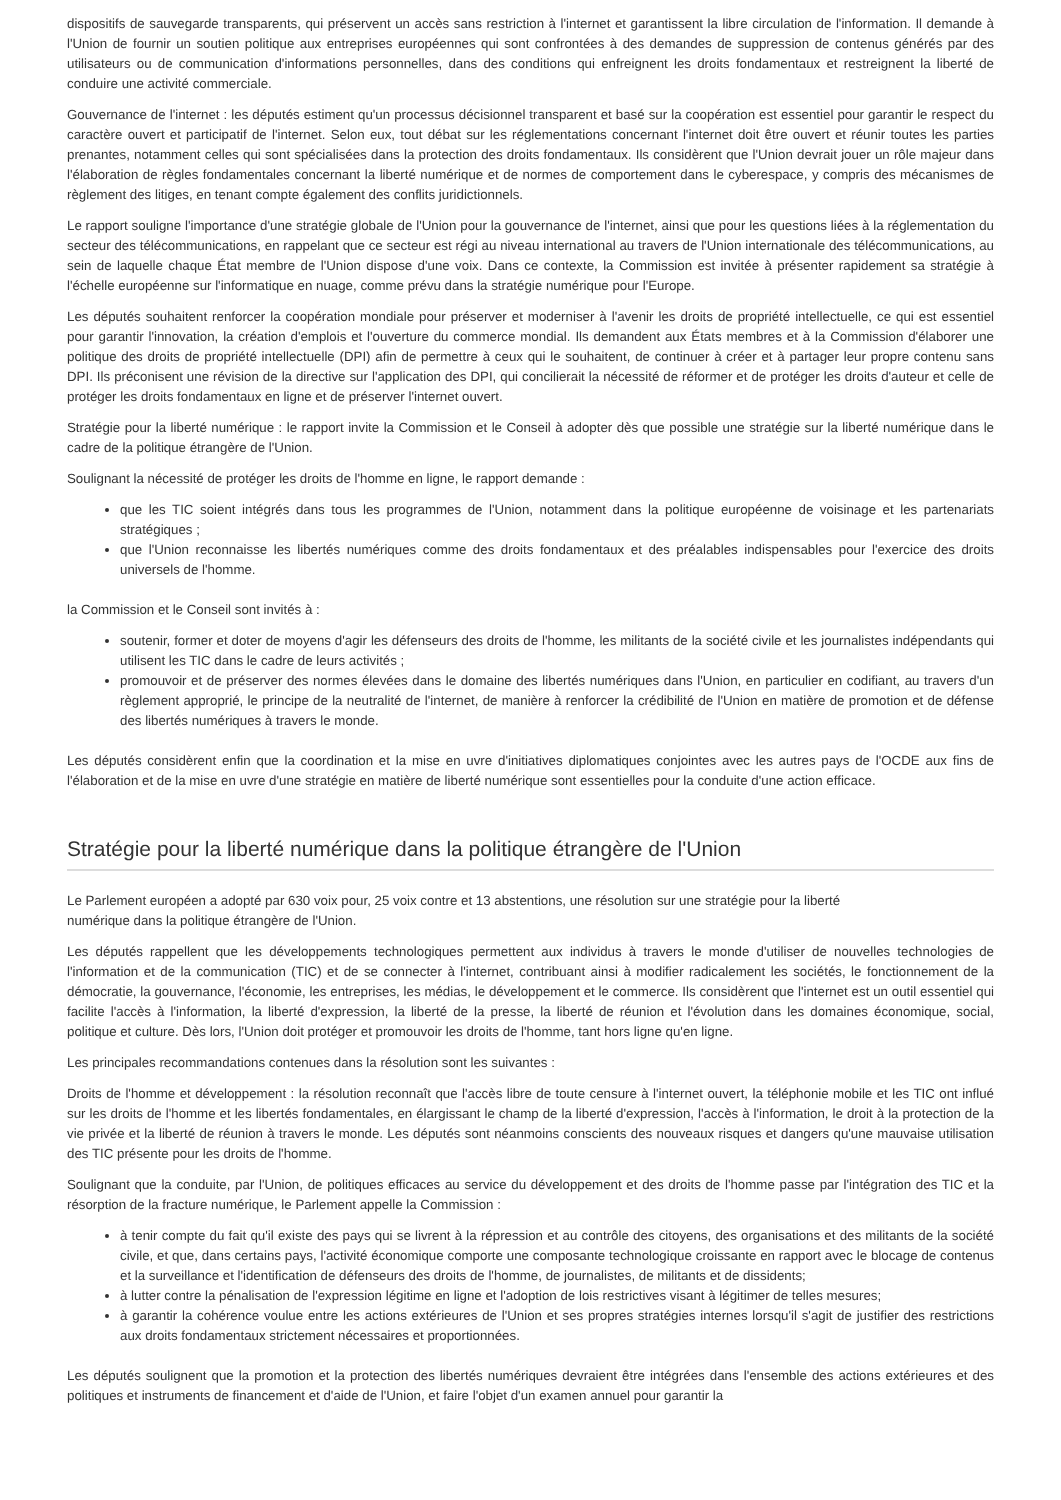dispositifs de sauvegarde transparents, qui préservent un accès sans restriction à l'internet et garantissent la libre circulation de l'information. Il demande à l'Union de fournir un soutien politique aux entreprises européennes qui sont confrontées à des demandes de suppression de contenus générés par des utilisateurs ou de communication d'informations personnelles, dans des conditions qui enfreignent les droits fondamentaux et restreignent la liberté de conduire une activité commerciale.
Gouvernance de l'internet : les députés estiment qu'un processus décisionnel transparent et basé sur la coopération est essentiel pour garantir le respect du caractère ouvert et participatif de l'internet. Selon eux, tout débat sur les réglementations concernant l'internet doit être ouvert et réunir toutes les parties prenantes, notamment celles qui sont spécialisées dans la protection des droits fondamentaux. Ils considèrent que l'Union devrait jouer un rôle majeur dans l'élaboration de règles fondamentales concernant la liberté numérique et de normes de comportement dans le cyberespace, y compris des mécanismes de règlement des litiges, en tenant compte également des conflits juridictionnels.
Le rapport souligne l'importance d'une stratégie globale de l'Union pour la gouvernance de l'internet, ainsi que pour les questions liées à la réglementation du secteur des télécommunications, en rappelant que ce secteur est régi au niveau international au travers de l'Union internationale des télécommunications, au sein de laquelle chaque État membre de l'Union dispose d'une voix. Dans ce contexte, la Commission est invitée à présenter rapidement sa stratégie à l'échelle européenne sur l'informatique en nuage, comme prévu dans la stratégie numérique pour l'Europe.
Les députés souhaitent renforcer la coopération mondiale pour préserver et moderniser à l'avenir les droits de propriété intellectuelle, ce qui est essentiel pour garantir l'innovation, la création d'emplois et l'ouverture du commerce mondial. Ils demandent aux États membres et à la Commission d'élaborer une politique des droits de propriété intellectuelle (DPI) afin de permettre à ceux qui le souhaitent, de continuer à créer et à partager leur propre contenu sans DPI. Ils préconisent une révision de la directive sur l'application des DPI, qui concilierait la nécessité de réformer et de protéger les droits d'auteur et celle de protéger les droits fondamentaux en ligne et de préserver l'internet ouvert.
Stratégie pour la liberté numérique : le rapport invite la Commission et le Conseil à adopter dès que possible une stratégie sur la liberté numérique dans le cadre de la politique étrangère de l'Union.
Soulignant la nécessité de protéger les droits de l'homme en ligne, le rapport demande :
que les TIC soient intégrés dans tous les programmes de l'Union, notamment dans la politique européenne de voisinage et les partenariats stratégiques ;
que l'Union reconnaisse les libertés numériques comme des droits fondamentaux et des préalables indispensables pour l'exercice des droits universels de l'homme.
la Commission et le Conseil sont invités à :
soutenir, former et doter de moyens d'agir les défenseurs des droits de l'homme, les militants de la société civile et les journalistes indépendants qui utilisent les TIC dans le cadre de leurs activités ;
promouvoir et de préserver des normes élevées dans le domaine des libertés numériques dans l'Union, en particulier en codifiant, au travers d'un règlement approprié, le principe de la neutralité de l'internet, de manière à renforcer la crédibilité de l'Union en matière de promotion et de défense des libertés numériques à travers le monde.
Les députés considèrent enfin que la coordination et la mise en uvre d'initiatives diplomatiques conjointes avec les autres pays de l'OCDE aux fins de l'élaboration et de la mise en uvre d'une stratégie en matière de liberté numérique sont essentielles pour la conduite d'une action efficace.
Stratégie pour la liberté numérique dans la politique étrangère de l'Union
Le Parlement européen a adopté par 630 voix pour, 25 voix contre et 13 abstentions, une résolution sur une stratégie pour la liberté
numérique dans la politique étrangère de l'Union.
Les députés rappellent que les développements technologiques permettent aux individus à travers le monde d'utiliser de nouvelles technologies de l'information et de la communication (TIC) et de se connecter à l'internet, contribuant ainsi à modifier radicalement les sociétés, le fonctionnement de la démocratie, la gouvernance, l'économie, les entreprises, les médias, le développement et le commerce. Ils considèrent que l'internet est un outil essentiel qui facilite l'accès à l'information, la liberté d'expression, la liberté de la presse, la liberté de réunion et l'évolution dans les domaines économique, social, politique et culture. Dès lors, l'Union doit protéger et promouvoir les droits de l'homme, tant hors ligne qu'en ligne.
Les principales recommandations contenues dans la résolution sont les suivantes :
Droits de l'homme et développement : la résolution reconnaît que l'accès libre de toute censure à l'internet ouvert, la téléphonie mobile et les TIC ont influé sur les droits de l'homme et les libertés fondamentales, en élargissant le champ de la liberté d'expression, l'accès à l'information, le droit à la protection de la vie privée et la liberté de réunion à travers le monde. Les députés sont néanmoins conscients des nouveaux risques et dangers qu'une mauvaise utilisation des TIC présente pour les droits de l'homme.
Soulignant que la conduite, par l'Union, de politiques efficaces au service du développement et des droits de l'homme passe par l'intégration des TIC et la résorption de la fracture numérique, le Parlement appelle la Commission :
à tenir compte du fait qu'il existe des pays qui se livrent à la répression et au contrôle des citoyens, des organisations et des militants de la société civile, et que, dans certains pays, l'activité économique comporte une composante technologique croissante en rapport avec le blocage de contenus et la surveillance et l'identification de défenseurs des droits de l'homme, de journalistes, de militants et de dissidents;
à lutter contre la pénalisation de l'expression légitime en ligne et l'adoption de lois restrictives visant à légitimer de telles mesures;
à garantir la cohérence voulue entre les actions extérieures de l'Union et ses propres stratégies internes lorsqu'il s'agit de justifier des restrictions aux droits fondamentaux strictement nécessaires et proportionnées.
Les députés soulignent que la promotion et la protection des libertés numériques devraient être intégrées dans l'ensemble des actions extérieures et des politiques et instruments de financement et d'aide de l'Union, et faire l'objet d'un examen annuel pour garantir la